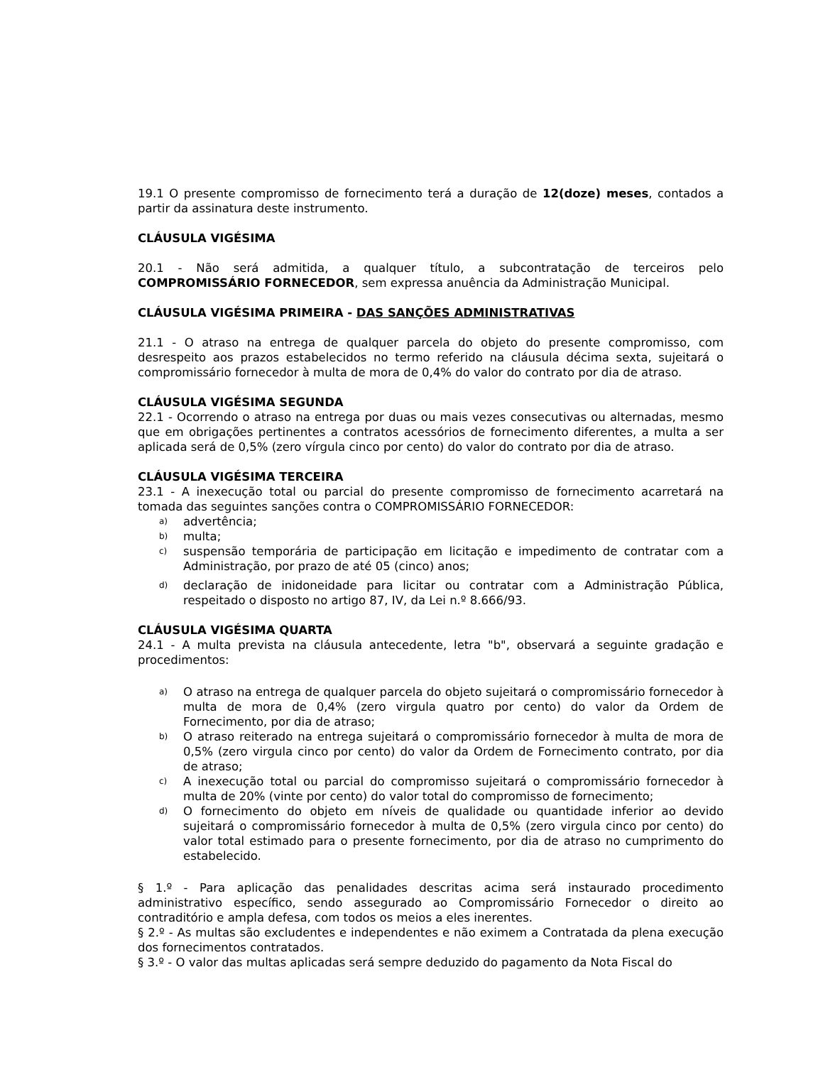19.1 O presente compromisso de fornecimento terá a duração de 12(doze) meses, contados a partir da assinatura deste instrumento.
CLÁUSULA VIGÉSIMA
20.1 - Não será admitida, a qualquer título, a subcontratação de terceiros pelo COMPROMISSÁRIO FORNECEDOR, sem expressa anuência da Administração Municipal.
CLÁUSULA VIGÉSIMA PRIMEIRA - DAS SANÇÕES ADMINISTRATIVAS
21.1 - O atraso na entrega de qualquer parcela do objeto do presente compromisso, com desrespeito aos prazos estabelecidos no termo referido na cláusula décima sexta, sujeitará o compromissário fornecedor à multa de mora de 0,4% do valor do contrato por dia de atraso.
CLÁUSULA VIGÉSIMA SEGUNDA
22.1 - Ocorrendo o atraso na entrega por duas ou mais vezes consecutivas ou alternadas, mesmo que em obrigações pertinentes a contratos acessórios de fornecimento diferentes, a multa a ser aplicada será de 0,5% (zero vírgula cinco por cento) do valor do contrato por dia de atraso.
CLÁUSULA VIGÉSIMA TERCEIRA
23.1 - A inexecução total ou parcial do presente compromisso de fornecimento acarretará na tomada das seguintes sanções contra o COMPROMISSÁRIO FORNECEDOR:
a) advertência;
b) multa;
c) suspensão temporária de participação em licitação e impedimento de contratar com a Administração, por prazo de até 05 (cinco) anos;
d) declaração de inidoneidade para licitar ou contratar com a Administração Pública, respeitado o disposto no artigo 87, IV, da Lei n.º 8.666/93.
CLÁUSULA VIGÉSIMA QUARTA
24.1 - A multa prevista na cláusula antecedente, letra "b", observará a seguinte gradação e procedimentos:
a) O atraso na entrega de qualquer parcela do objeto sujeitará o compromissário fornecedor à multa de mora de 0,4% (zero virgula quatro por cento) do valor da Ordem de Fornecimento, por dia de atraso;
b) O atraso reiterado na entrega sujeitará o compromissário fornecedor à multa de mora de 0,5% (zero virgula cinco por cento) do valor da Ordem de Fornecimento contrato, por dia de atraso;
c) A inexecução total ou parcial do compromisso sujeitará o compromissário fornecedor à multa de 20% (vinte por cento) do valor total do compromisso de fornecimento;
d) O fornecimento do objeto em níveis de qualidade ou quantidade inferior ao devido sujeitará o compromissário fornecedor à multa de 0,5% (zero virgula cinco por cento) do valor total estimado para o presente fornecimento, por dia de atraso no cumprimento do estabelecido.
§ 1.º - Para aplicação das penalidades descritas acima será instaurado procedimento administrativo específico, sendo assegurado ao Compromissário Fornecedor o direito ao contraditório e ampla defesa, com todos os meios a eles inerentes.
§ 2.º - As multas são excludentes e independentes e não eximem a Contratada da plena execução dos fornecimentos contratados.
§ 3.º - O valor das multas aplicadas será sempre deduzido do pagamento da Nota Fiscal do